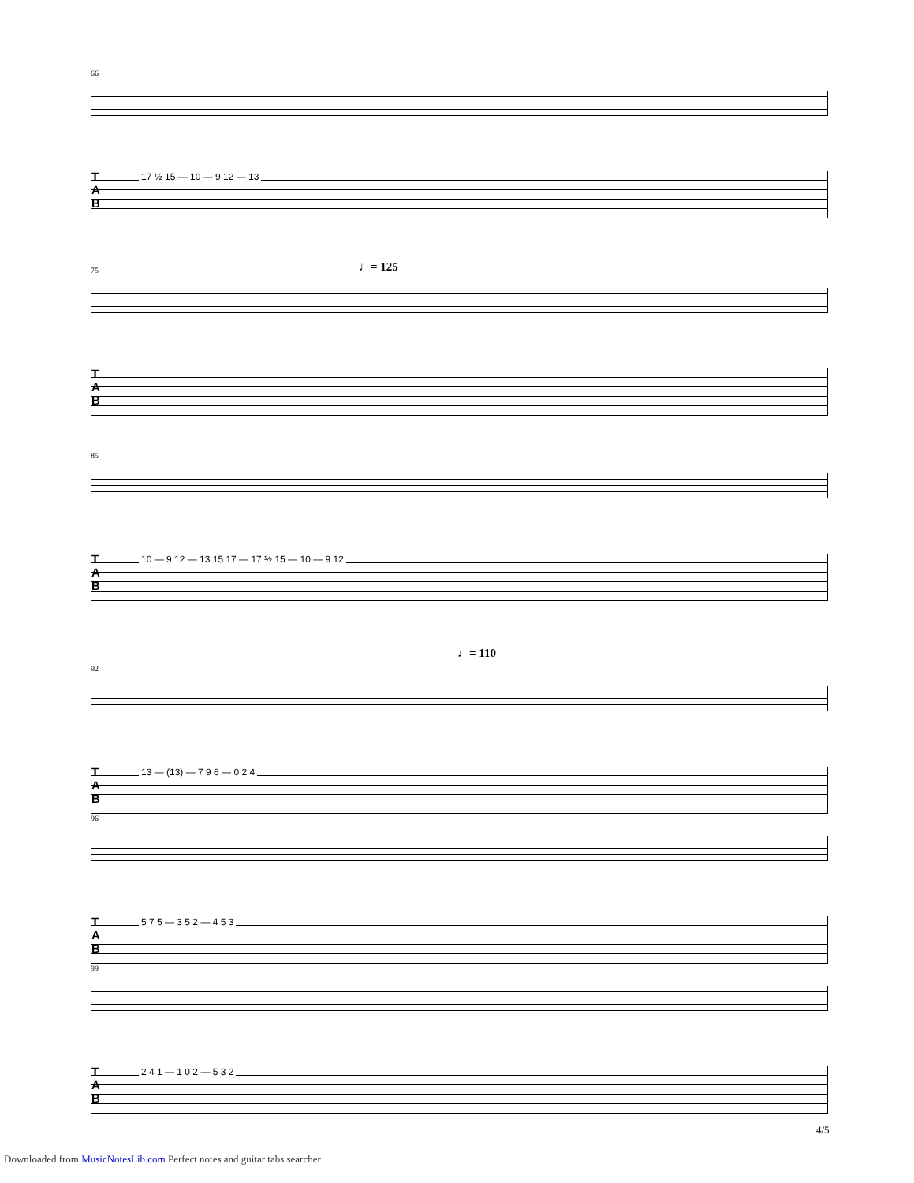66
T
A
B
17 ½ 15 — 10 — 9 12 — 13
♩= 125
75
T
A
B
85
T
A
B
10 — 9 12 — 13 15 17 — 17 ½ 15 — 10 — 9 12
♩= 110
92
T
A
B
13 — (13) — 7 9 6 — 0 2 4
96
T
A
B
5 7 5 — 3 5 2 — 4 5 3
99
T
A
B
2 4 1 — 1 0 2 — 5 3 2
4/5
Downloaded from MusicNotesLib.com Perfect notes and guitar tabs searcher